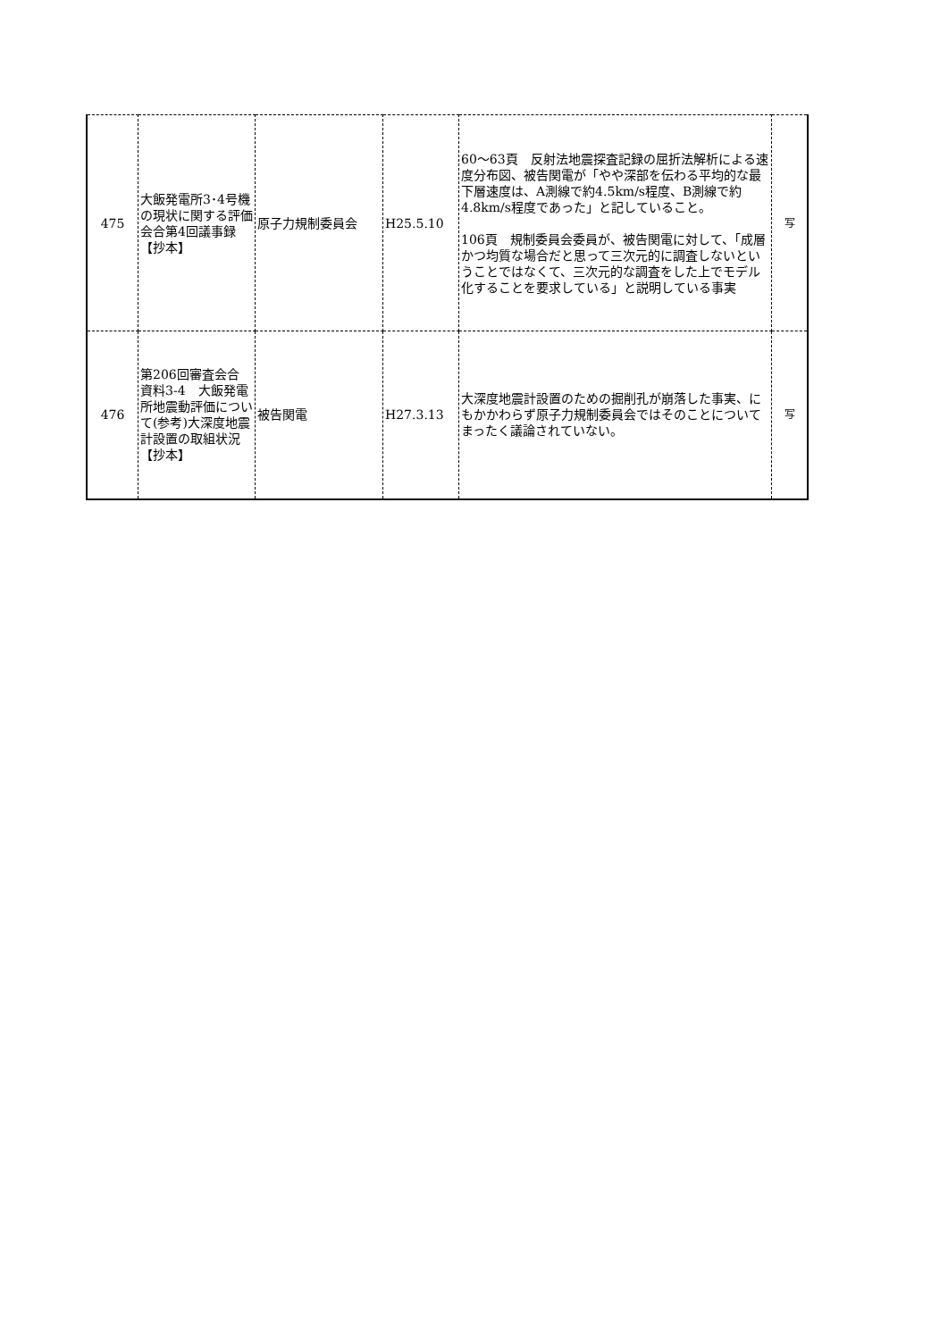| 475 | 大飯発電所3･4号機の現状に関する評価会合第4回議事録 【抄本】 | 原子力規制委員会 | H25.5.10 | 60～63頁 反射法地震探査記録の屈折法解析による速度分布図、被告関電が「やや深部を伝わる平均的な最下層速度は、A測線で約4.5km/s程度、B測線で約4.8km/s程度であった」と記していること。 106頁 規制委員会委員が、被告関電に対して、「成層かつ均質な場合だと思って三次元的に調査しないということではなくて、三次元的な調査をした上でモデル化することを要求している」と説明している事実 | 写 |
| 476 | 第206回審査会合 資料3-4 大飯発電所地震動評価について(参考)大深度地震計設置の取組状況 【抄本】 | 被告関電 | H27.3.13 | 大深度地震計設置のための掘削孔が崩落した事実、にもかかわらず原子力規制委員会ではそのことについてまったく議論されていない。 | 写 |